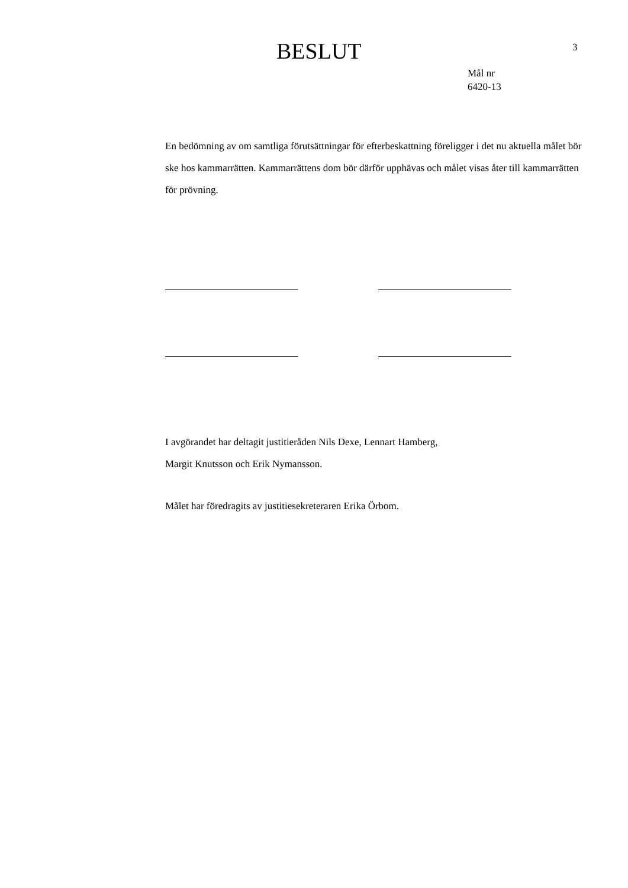BESLUT
3
Mål nr
6420-13
En bedömning av om samtliga förutsättningar för efterbeskattning föreligger i det nu aktuella målet bör ske hos kammarrätten. Kammarrättens dom bör därför upphävas och målet visas åter till kammarrätten för prövning.
I avgörandet har deltagit justitieråden Nils Dexe, Lennart Hamberg,
Margit Knutsson och Erik Nymansson.
Målet har föredragits av justitiesekreteraren Erika Örbom.